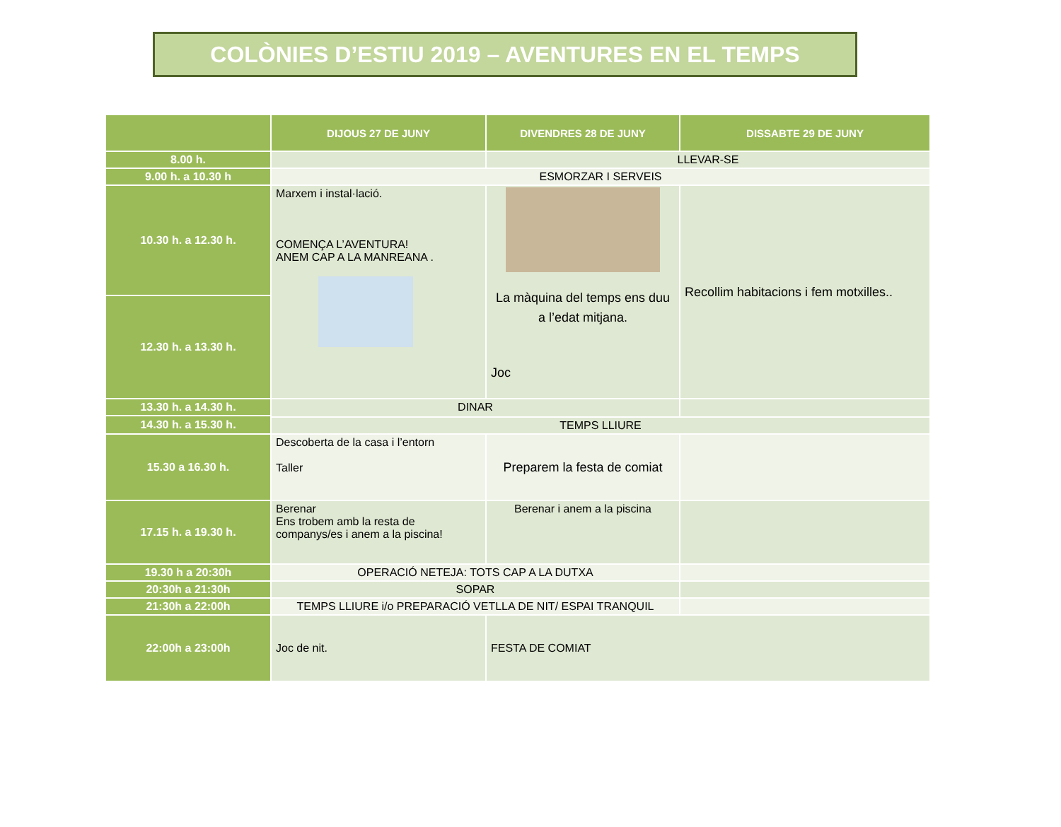COLÒNIES D’ESTIU 2019 – AVENTURES EN EL TEMPS
| | DIJOUS 27 DE JUNY | DIVENDRES 28 DE JUNY | DISSABTE 29 DE JUNY |
| --- | --- | --- | --- |
| 8.00 h. | | LLEVAR-SE | |
| 9.00 h. a 10.30 h | ESMORZAR I SERVEIS | | |
| 10.30 h. a 12.30 h. | Marxem i instal·lació. COMENÇA L’AVENTURA! ANEM CAP A LA MANREANA . | La màquina del temps ens duu a l’edat mitjana. Joc | Recollim habitacions i fem motxilles.. |
| 12.30 h. a 13.30 h. | | | |
| 13.30 h. a 14.30 h. | DINAR | | |
| 14.30 h. a 15.30 h. | | | |
| | TEMPS LLIURE | | |
| 15.30 a 16.30 h. | Descoberta de la casa i l’entorn Taller | Preparem la festa de comiat | |
| 17.15 h. a 19.30 h. | Berenar Ens trobem amb la resta de companys/es i anem a la piscina! | Berenar i anem a la piscina | |
| 19.30 h a 20:30h | OPERACIÓ NETEJA: TOTS CAP A LA DUTXA | | |
| 20:30h a 21:30h | SOPAR | | |
| 21:30h a 22:00h | TEMPS LLIURE i/o PREPARACIÓ VETLLA DE NIT/ ESPAI TRANQUIL | | |
| 22:00h a 23:00h | Joc de nit. | FESTA DE COMIAT | |